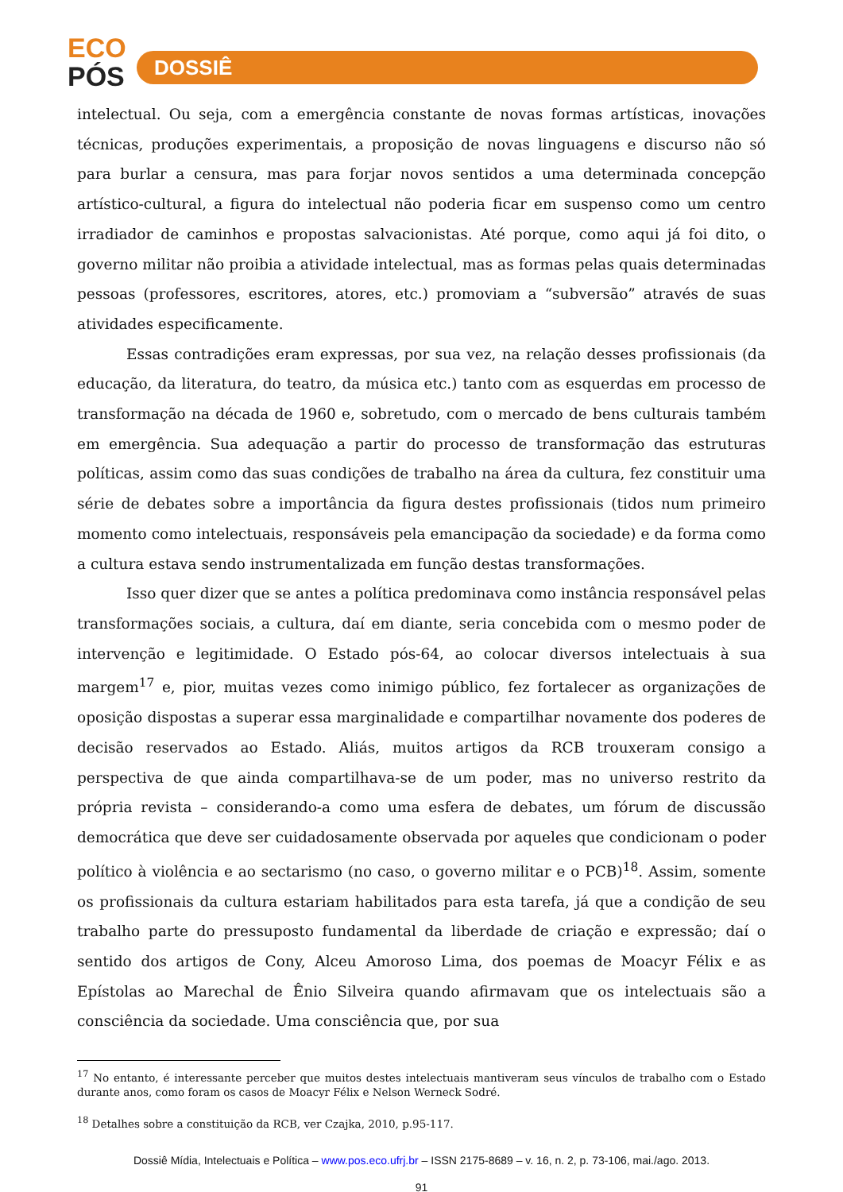ECO
PÓS
DOSSIÊ
intelectual. Ou seja, com a emergência constante de novas formas artísticas, inovações técnicas, produções experimentais, a proposição de novas linguagens e discurso não só para burlar a censura, mas para forjar novos sentidos a uma determinada concepção artístico-cultural, a figura do intelectual não poderia ficar em suspenso como um centro irradiador de caminhos e propostas salvacionistas. Até porque, como aqui já foi dito, o governo militar não proibia a atividade intelectual, mas as formas pelas quais determinadas pessoas (professores, escritores, atores, etc.) promoviam a “subversão” através de suas atividades especificamente.
Essas contradições eram expressas, por sua vez, na relação desses profissionais (da educação, da literatura, do teatro, da música etc.) tanto com as esquerdas em processo de transformação na década de 1960 e, sobretudo, com o mercado de bens culturais também em emergência. Sua adequação a partir do processo de transformação das estruturas políticas, assim como das suas condições de trabalho na área da cultura, fez constituir uma série de debates sobre a importância da figura destes profissionais (tidos num primeiro momento como intelectuais, responsáveis pela emancipação da sociedade) e da forma como a cultura estava sendo instrumentalizada em função destas transformações.
Isso quer dizer que se antes a política predominava como instância responsável pelas transformações sociais, a cultura, daí em diante, seria concebida com o mesmo poder de intervenção e legitimidade. O Estado pós-64, ao colocar diversos intelectuais à sua margem<sup>17</sup> e, pior, muitas vezes como inimigo público, fez fortalecer as organizações de oposição dispostas a superar essa marginalidade e compartilhar novamente dos poderes de decisão reservados ao Estado. Aliás, muitos artigos da RCB trouxeram consigo a perspectiva de que ainda compartilhava-se de um poder, mas no universo restrito da própria revista – considerando-a como uma esfera de debates, um fórum de discussão democrática que deve ser cuidadosamente observada por aqueles que condicionam o poder político à violência e ao sectarismo (no caso, o governo militar e o PCB)<sup>18</sup>. Assim, somente os profissionais da cultura estariam habilitados para esta tarefa, já que a condição de seu trabalho parte do pressuposto fundamental da liberdade de criação e expressão; daí o sentido dos artigos de Cony, Alceu Amoroso Lima, dos poemas de Moacyr Félix e as Epístolas ao Marechal de Ênio Silveira quando afirmavam que os intelectuais são a consciência da sociedade. Uma consciência que, por sua
<sup>17</sup> No entanto, é interessante perceber que muitos destes intelectuais mantiveram seus vínculos de trabalho com o Estado durante anos, como foram os casos de Moacyr Félix e Nelson Werneck Sodré.
<sup>18</sup> Detalhes sobre a constituição da RCB, ver Czajka, 2010, p.95-117.
Dossiê Mídia, Intelectuais e Política – www.pos.eco.ufrj.br – ISSN 2175-8689 – v. 16, n. 2, p. 73-106, mai./ago. 2013.
91